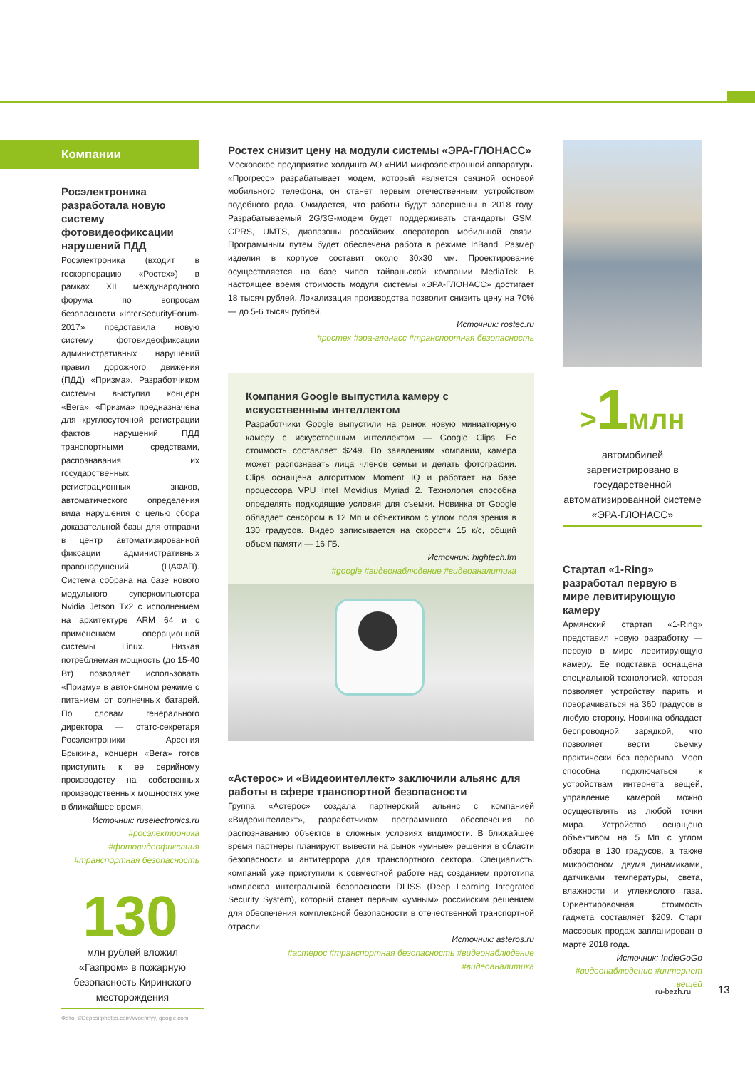Компании
Росэлектроника разработала новую систему фотовидеофиксации нарушений ПДД
Росэлектроника (входит в госкорпорацию «Ростех») в рамках XII международного форума по вопросам безопасности «InterSecurityForum-2017» представила новую систему фотовидеофиксации административных нарушений правил дорожного движения (ПДД) «Призма». Разработчиком системы выступил концерн «Вега». «Призма» предназначена для круглосуточной регистрации фактов нарушений ПДД транспортными средствами, распознавания их государственных регистрационных знаков, автоматического определения вида нарушения с целью сбора доказательной базы для отправки в центр автоматизированной фиксации административных правонарушений (ЦАФАП). Система собрана на базе нового модульного суперкомпьютера Nvidia Jetson Tx2 с исполнением на архитектуре ARM 64 и с применением операционной системы Linux. Низкая потребляемая мощность (до 15-40 Вт) позволяет использовать «Призму» в автономном режиме с питанием от солнечных батарей. По словам генерального директора — статс-секретаря Росэлектроники Арсения Брыкина, концерн «Вега» готов приступить к ее серийному производству на собственных производственных мощностях уже в ближайшее время.
Источник: ruselectronics.ru
#росэлектроника #фотовидеофиксация #транспортная безопасность
130
млн рублей вложил «Газпром» в пожарную безопасность Киринского месторождения
Фото: ©Depositphotos.com/vvoennyy, google.com
Ростех снизит цену на модули системы «ЭРА-ГЛОНАСС»
Московское предприятие холдинга АО «НИИ микроэлектронной аппаратуры «Прогресс» разрабатывает модем, который является связной основой мобильного телефона, он станет первым отечественным устройством подобного рода. Ожидается, что работы будут завершены в 2018 году. Разрабатываемый 2G/3G-модем будет поддерживать стандарты GSM, GPRS, UMTS, диапазоны российских операторов мобильной связи. Программным путем будет обеспечена работа в режиме InBand. Размер изделия в корпусе составит около 30х30 мм. Проектирование осуществляется на базе чипов тайваньской компании MediaTek. В настоящее время стоимость модуля системы «ЭРА-ГЛОНАСС» достигает 18 тысяч рублей. Локализация производства позволит снизить цену на 70% — до 5-6 тысяч рублей.
Источник: rostec.ru
#ростех #эра-глонасс #транспортная безопасность
Компания Google выпустила камеру с искусственным интеллектом
Разработчики Google выпустили на рынок новую миниатюрную камеру с искусственным интеллектом — Google Clips. Ее стоимость составляет $249. По заявлениям компании, камера может распознавать лица членов семьи и делать фотографии. Clips оснащена алгоритмом Moment IQ и работает на базе процессора VPU Intel Movidius Myriad 2. Технология способна определять подходящие условия для съемки. Новинка от Google обладает сенсором в 12 Мп и объективом с углом поля зрения в 130 градусов. Видео записывается на скорости 15 к/с, общий объем памяти — 16 ГБ.
Источник: hightech.fm
#google #видеонаблюдение #видеоаналитика
«Астерос» и «Видеоинтеллект» заключили альянс для работы в сфере транспортной безопасности
Группа «Астерос» создала партнерский альянс с компанией «Видеоинтеллект», разработчиком программного обеспечения по распознаванию объектов в сложных условиях видимости. В ближайшее время партнеры планируют вывести на рынок «умные» решения в области безопасности и антитеррора для транспортного сектора. Специалисты компаний уже приступили к совместной работе над созданием прототипа комплекса интегральной безопасности DLISS (Deep Learning Integrated Security System), который станет первым «умным» российским решением для обеспечения комплексной безопасности в отечественной транспортной отрасли.
Источник: asteros.ru
#астерос #транспортная безопасность #видеонаблюдение #видеоаналитика
>1млн
автомобилей зарегистрировано в государственной автоматизированной системе «ЭРА-ГЛОНАСС»
Стартап «1-Ring» разработал первую в мире левитирующую камеру
Армянский стартап «1-Ring» представил новую разработку — первую в мире левитирующую камеру. Ее подставка оснащена специальной технологией, которая позволяет устройству парить и поворачиваться на 360 градусов в любую сторону. Новинка обладает беспроводной зарядкой, что позволяет вести съемку практически без перерыва. Moon способна подключаться к устройствам интернета вещей, управление камерой можно осуществлять из любой точки мира. Устройство оснащено объективом на 5 Мп с углом обзора в 130 градусов, а также микрофоном, двумя динамиками, датчиками температуры, света, влажности и углекислого газа. Ориентировочная стоимость гаджета составляет $209. Старт массовых продаж запланирован в марте 2018 года.
Источник: IndieGoGo
#видеонаблюдение #интернет вещей
ru-bezh.ru 13